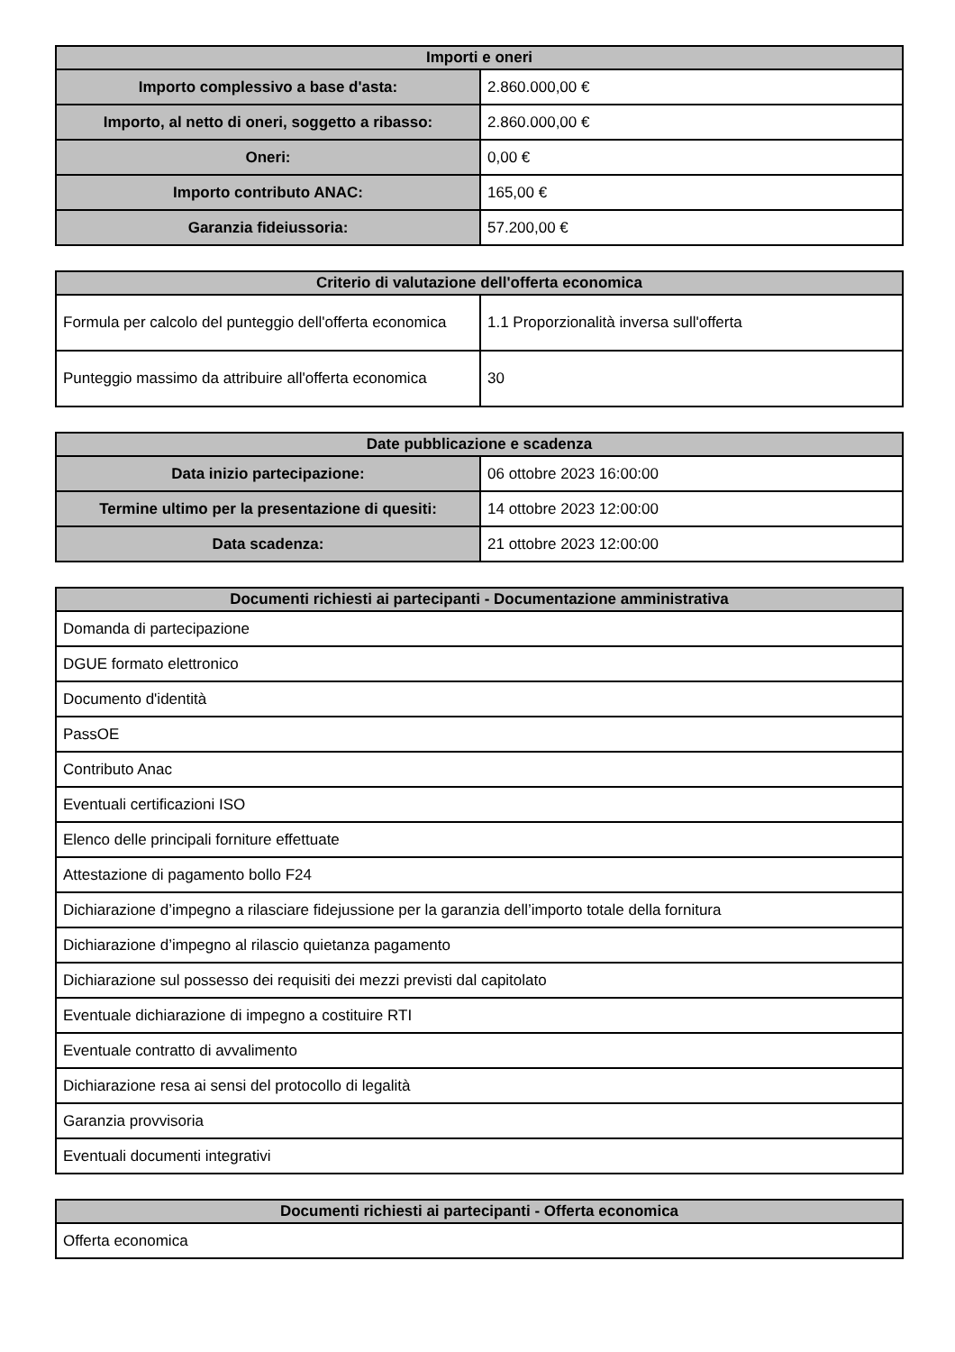| Importi e oneri | |
| --- | --- |
| Importo complessivo a base d'asta: | 2.860.000,00 € |
| Importo, al netto di oneri, soggetto a ribasso: | 2.860.000,00 € |
| Oneri: | 0,00 € |
| Importo contributo ANAC: | 165,00 € |
| Garanzia fideiussoria: | 57.200,00 € |
| Criterio di valutazione dell'offerta economica | |
| --- | --- |
| Formula per calcolo del punteggio dell'offerta economica | 1.1 Proporzionalità inversa sull'offerta |
| Punteggio massimo da attribuire all'offerta economica | 30 |
| Date pubblicazione e scadenza | |
| --- | --- |
| Data inizio partecipazione: | 06 ottobre 2023 16:00:00 |
| Termine ultimo per la presentazione di quesiti: | 14 ottobre 2023 12:00:00 |
| Data scadenza: | 21 ottobre 2023 12:00:00 |
| Documenti richiesti ai partecipanti - Documentazione amministrativa |
| --- |
| Domanda di partecipazione |
| DGUE formato elettronico |
| Documento d'identità |
| PassOE |
| Contributo Anac |
| Eventuali certificazioni ISO |
| Elenco delle principali forniture effettuate |
| Attestazione di pagamento bollo F24 |
| Dichiarazione d’impegno a rilasciare fidejussione per la garanzia dell’importo totale della fornitura |
| Dichiarazione d’impegno al rilascio quietanza pagamento |
| Dichiarazione sul possesso dei requisiti dei mezzi previsti dal capitolato |
| Eventuale dichiarazione di impegno a costituire RTI |
| Eventuale contratto di avvalimento |
| Dichiarazione resa ai sensi del protocollo di legalità |
| Garanzia provvisoria |
| Eventuali documenti integrativi |
| Documenti richiesti ai partecipanti - Offerta economica |
| --- |
| Offerta economica |